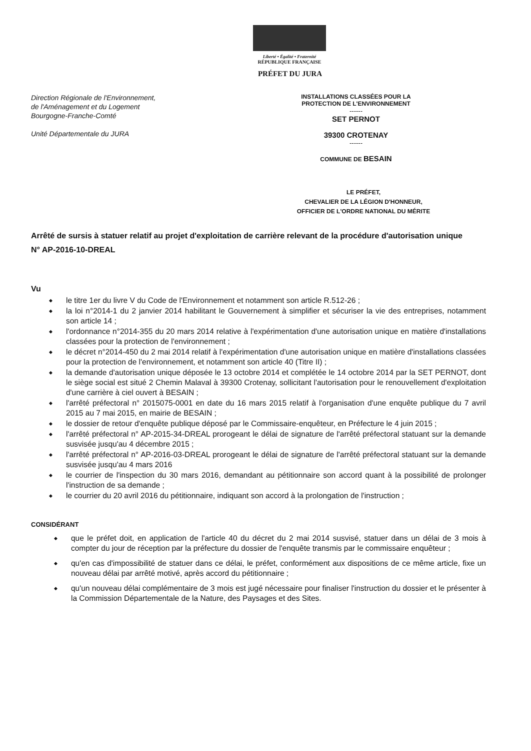Liberté • Égalité • Fraternité
RÉPUBLIQUE FRANÇAISE
PRÉFET DU JURA
Direction Régionale de l'Environnement,
de l'Aménagement et du Logement
Bourgogne-Franche-Comté
Unité Départementale du JURA
INSTALLATIONS CLASSÉES POUR LA
PROTECTION DE L'ENVIRONNEMENT
------
SET PERNOT
39300 CROTENAY
------
COMMUNE DE BESAIN
LE PRÉFET,
CHEVALIER DE LA LÉGION D'HONNEUR,
OFFICIER DE L'ORDRE NATIONAL DU MÉRITE
Arrêté de sursis à statuer relatif au projet d'exploitation de carrière relevant de la procédure d'autorisation unique
N° AP-2016-10-DREAL
Vu
le titre 1er du livre V du Code de l'Environnement et notamment son article R.512-26 ;
la loi n°2014-1 du 2 janvier 2014 habilitant le Gouvernement à simplifier et sécuriser la vie des entreprises, notamment son article 14 ;
l'ordonnance n°2014-355 du 20 mars 2014 relative à l'expérimentation d'une autorisation unique en matière d'installations classées pour la protection de l'environnement ;
le décret n°2014-450 du 2 mai 2014 relatif à l'expérimentation d'une autorisation unique en matière d'installations classées pour la protection de l'environnement, et notamment son article 40 (Titre II) ;
la demande d'autorisation unique déposée le 13 octobre 2014 et complétée le 14 octobre 2014 par la SET PERNOT, dont le siège social est situé 2 Chemin Malaval à 39300 Crotenay, sollicitant l'autorisation pour le renouvellement d'exploitation d'une carrière à ciel ouvert à BESAIN ;
l'arrêté préfectoral n° 2015075-0001 en date du 16 mars 2015 relatif à l'organisation d'une enquête publique du 7 avril 2015 au 7 mai 2015, en mairie de BESAIN ;
le dossier de retour d'enquête publique déposé par le Commissaire-enquêteur, en Préfecture le 4 juin 2015 ;
l'arrêté préfectoral n° AP-2015-34-DREAL prorogeant le délai de signature de l'arrêté préfectoral statuant sur la demande susvisée jusqu'au 4 décembre 2015 ;
l'arrêté préfectoral n° AP-2016-03-DREAL prorogeant le délai de signature de l'arrêté préfectoral statuant sur la demande susvisée jusqu'au 4 mars 2016
le courrier de l'inspection du 30 mars 2016, demandant au pétitionnaire son accord quant à la possibilité de prolonger l'instruction de sa demande ;
le courrier du 20 avril 2016 du pétitionnaire, indiquant son accord à la prolongation de l'instruction ;
CONSIDÉRANT
que le préfet doit, en application de l'article 40 du décret du 2 mai 2014 susvisé, statuer dans un délai de 3 mois à compter du jour de réception par la préfecture du dossier de l'enquête transmis par le commissaire enquêteur ;
qu'en cas d'impossibilité de statuer dans ce délai, le préfet, conformément aux dispositions de ce même article, fixe un nouveau délai par arrêté motivé, après accord du pétitionnaire ;
qu'un nouveau délai complémentaire de 3 mois est jugé nécessaire pour finaliser l'instruction du dossier et le présenter à la Commission Départementale de la Nature, des Paysages et des Sites.